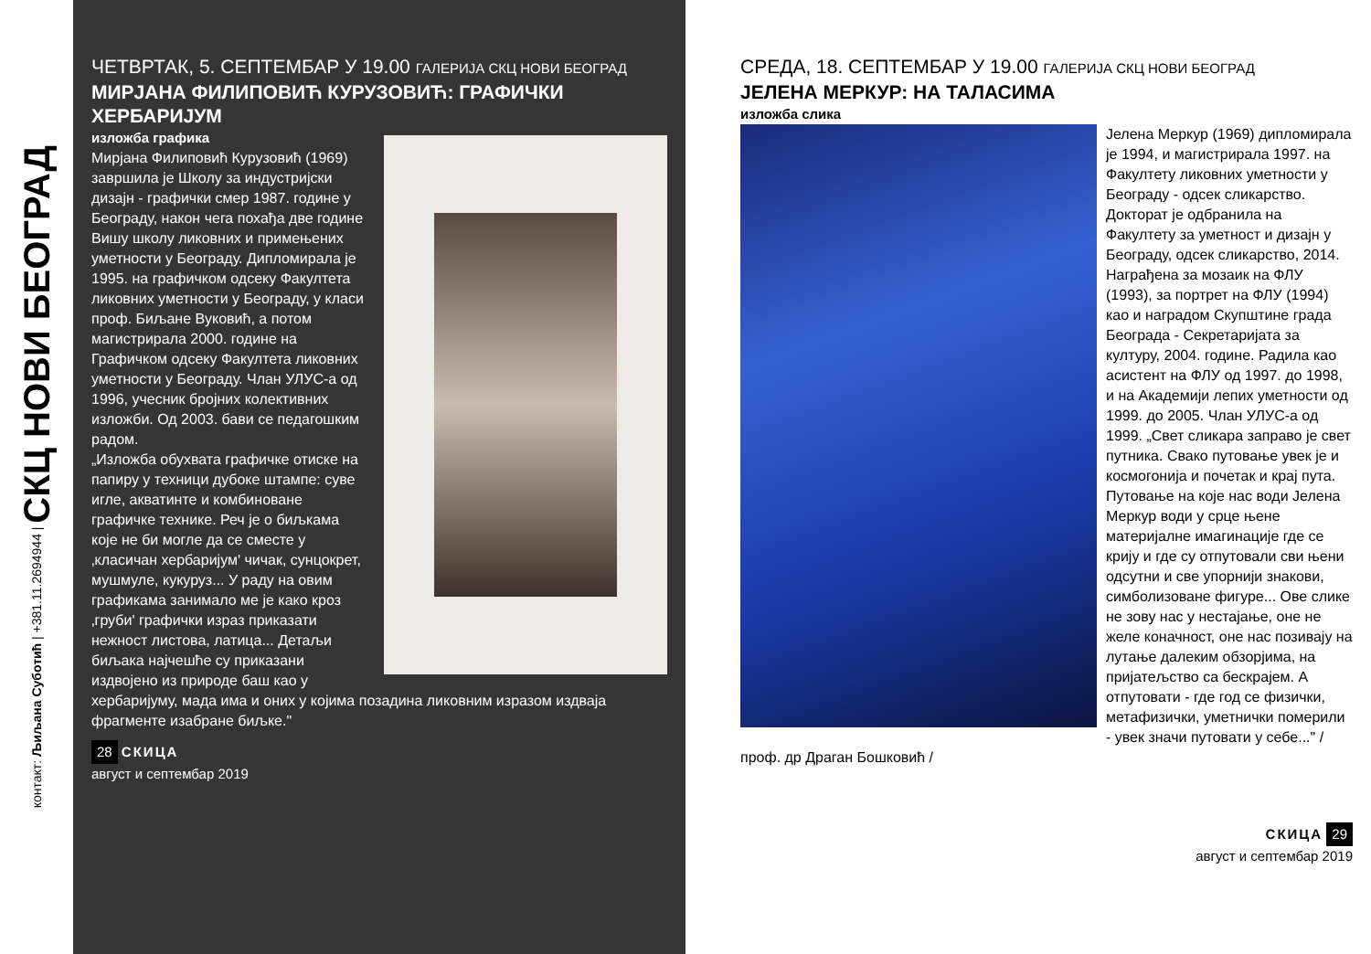контакт: Љиљана Суботић | +381.11.2694944 | СКЦ НОВИ БЕОГРАД
ЧЕТВРТАК, 5. СЕПТЕМБАР У 19.00 ГАЛЕРИЈА СКЦ НОВИ БЕОГРАД
МИРЈАНА ФИЛИПОВИЋ КУРУЗОВИЋ: ГРАФИЧКИ ХЕРБАРИЈУМ
изложба графика
Мирјана Филиповић Курузовић (1969) завршила је Школу за индустријски дизајн - графички смер 1987. године у Београду, након чега похађа две године Вишу школу ликовних и примењених уметности у Београду. Дипломирала је 1995. на графичком одсеку Факултета ликовних уметности у Београду, у класи проф. Биљане Вуковић, а потом магистрирала 2000. године на Графичком одсеку Факултета ликовних уметности у Београду. Члан УЛУС-а од 1996, учесник бројних колективних изложби. Од 2003. бави се педагошким радом.
„Изложба обухвата графичке отиске на папиру у техници дубоке штампе: суве игле, акватинте и комбиноване графичке технике. Реч је о биљкама које не би могле да се сместе у ‚класичан хербаријум' чичак, сунцокрет, мушмуле, кукуруз... У раду на овим графикама занимало ме је како кроз ‚груби' графички израз приказати нежност листова, латица... Детаљи биљака најчешће су приказани издвојено из природе баш као у хербаријуму, мада има и оних у којима позадина ликовним изразом издваја фрагменте изабране биљке."
28 СКИЦА
август и септембар 2019
СРЕДА, 18. СЕПТЕМБАР У 19.00 ГАЛЕРИЈА СКЦ НОВИ БЕОГРАД
ЈЕЛЕНА МЕРКУР: НА ТАЛАСИМА
изложба слика
Јелена Меркур (1969) дипломирала је 1994, и магистрирала 1997. на Факултету ликовних уметности у Београду - одсек сликарство. Докторат је одбранила на Факултету за уметност и дизајн у Београду, одсек сликарство, 2014. Награђена за мозаик на ФЛУ (1993), за портрет на ФЛУ (1994) као и наградом Скупштине града Београда - Секретаријата за културу, 2004. године. Радила као асистент на ФЛУ од 1997. до 1998, и на Академији лепих уметности од 1999. до 2005. Члан УЛУС-а од 1999. „Свет сликара заправо је свет путника. Свако путовање увек је и космогонија и почетак и крај пута. Путовање на које нас води Јелена Меркур води у срце њене материјалне имагинације где се крију и где су отпутовали сви њени одсутни и све упорнији знакови, симболизоване фигуре... Ове слике не зову нас у нестајање, оне не желе коначност, оне нас позивају на лутање далеким обзорјима, на пријатељство са бескрајем. А отпутовати - где год се физички, метафизички, уметнички померили - увек значи путовати у себе..." /проф. др Драган Бошковић /
СКИЦА 29
август и септембар 2019